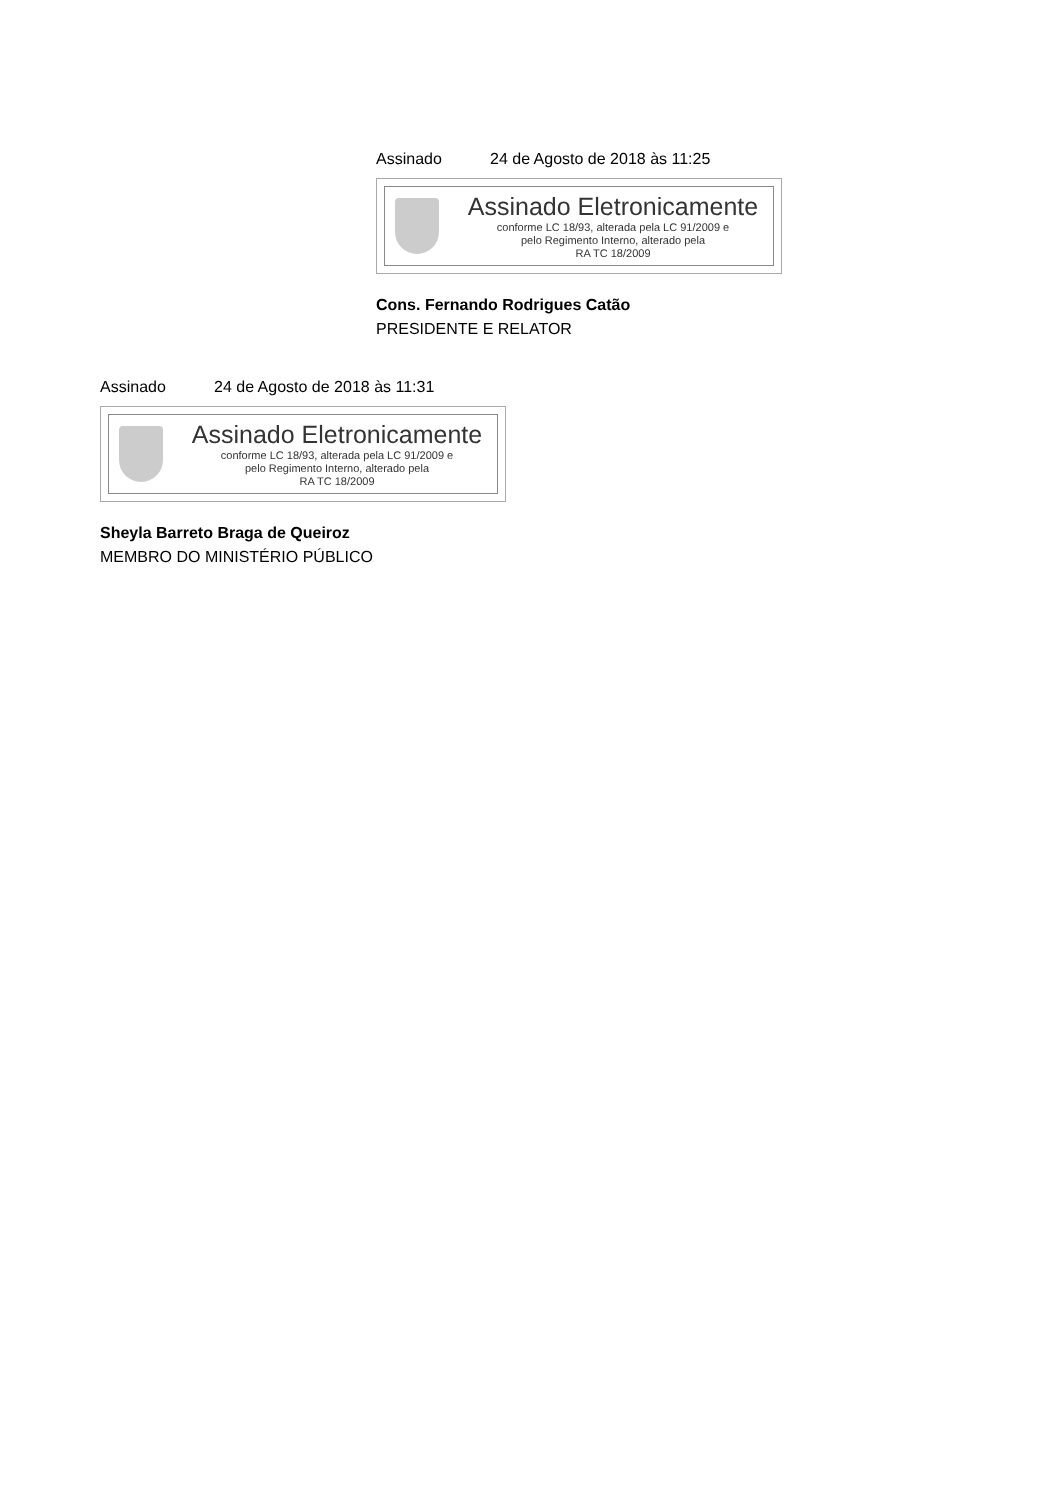Assinado 24 de Agosto de 2018 às 11:25
Assinado Eletronicamente
conforme LC 18/93, alterada pela LC 91/2009 e
pelo Regimento Interno, alterado pela
RA TC 18/2009
Cons. Fernando Rodrigues Catão
PRESIDENTE E RELATOR
Assinado 24 de Agosto de 2018 às 11:31
Assinado Eletronicamente
conforme LC 18/93, alterada pela LC 91/2009 e
pelo Regimento Interno, alterado pela
RA TC 18/2009
Sheyla Barreto Braga de Queiroz
MEMBRO DO MINISTÉRIO PÚBLICO